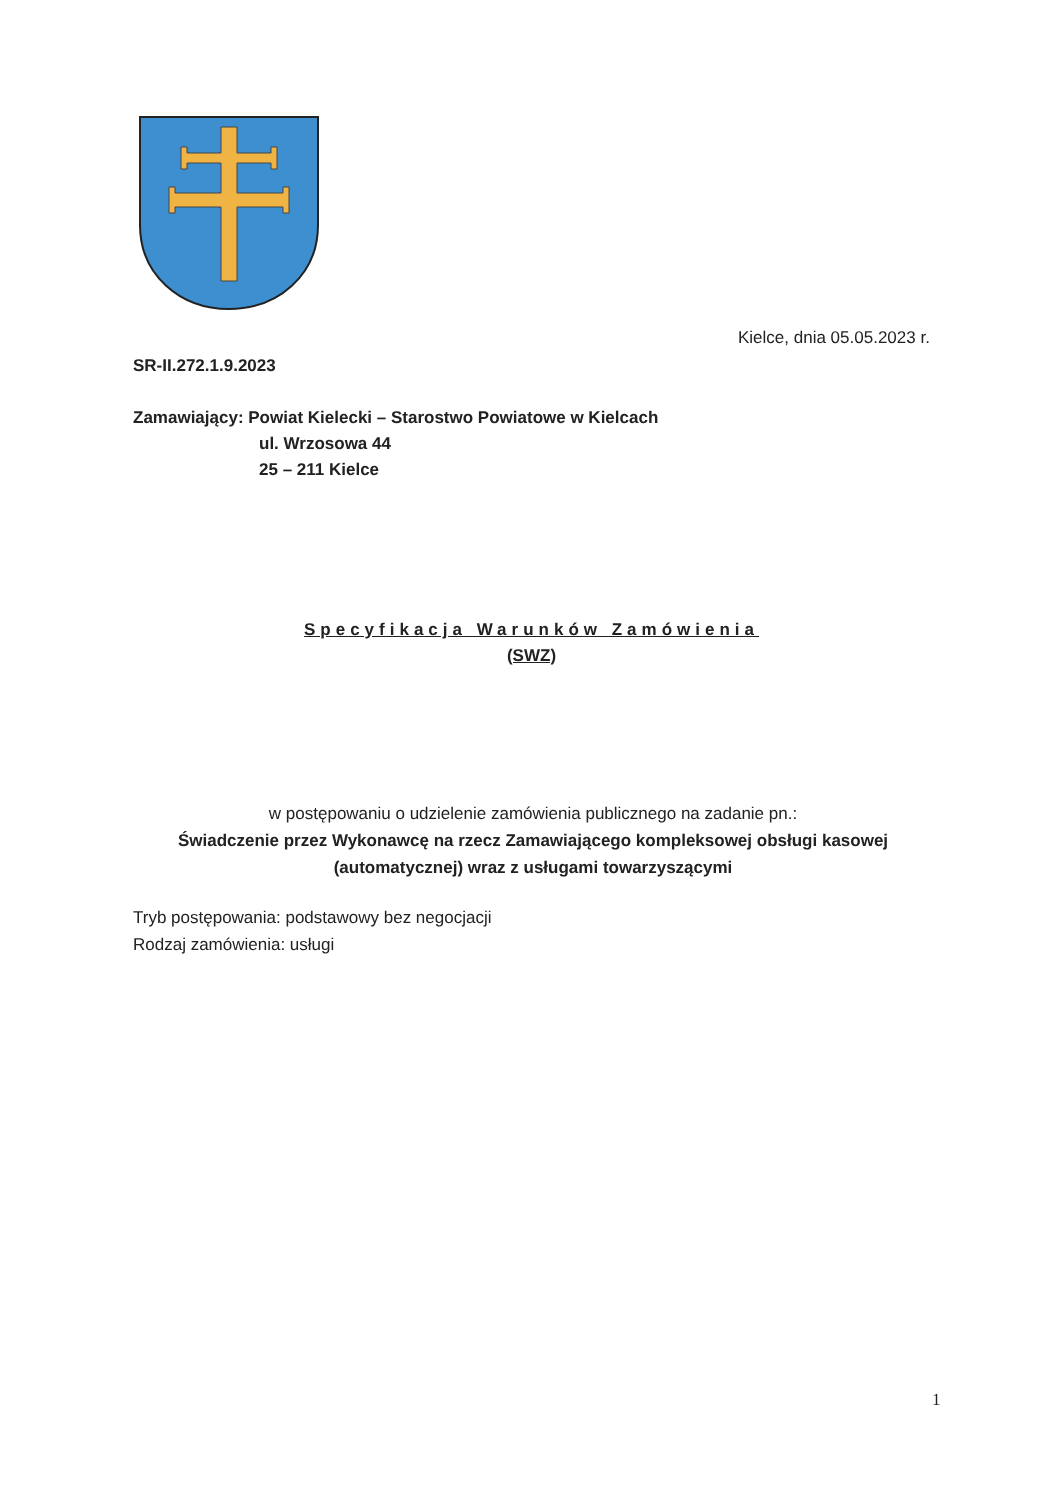Kielce, dnia 05.05.2023 r.
SR-II.272.1.9.2023
Zamawiający: Powiat Kielecki – Starostwo Powiatowe w Kielcach
ul. Wrzosowa 44
25 – 211 Kielce
Specyfikacja Warunków Zamówienia
(SWZ)
w postępowaniu o udzielenie zamówienia publicznego na zadanie pn.:
Świadczenie przez Wykonawcę na rzecz Zamawiającego kompleksowej obsługi kasowej (automatycznej) wraz z usługami towarzyszącymi
Tryb postępowania: podstawowy bez negocjacji
Rodzaj zamówienia: usługi
1